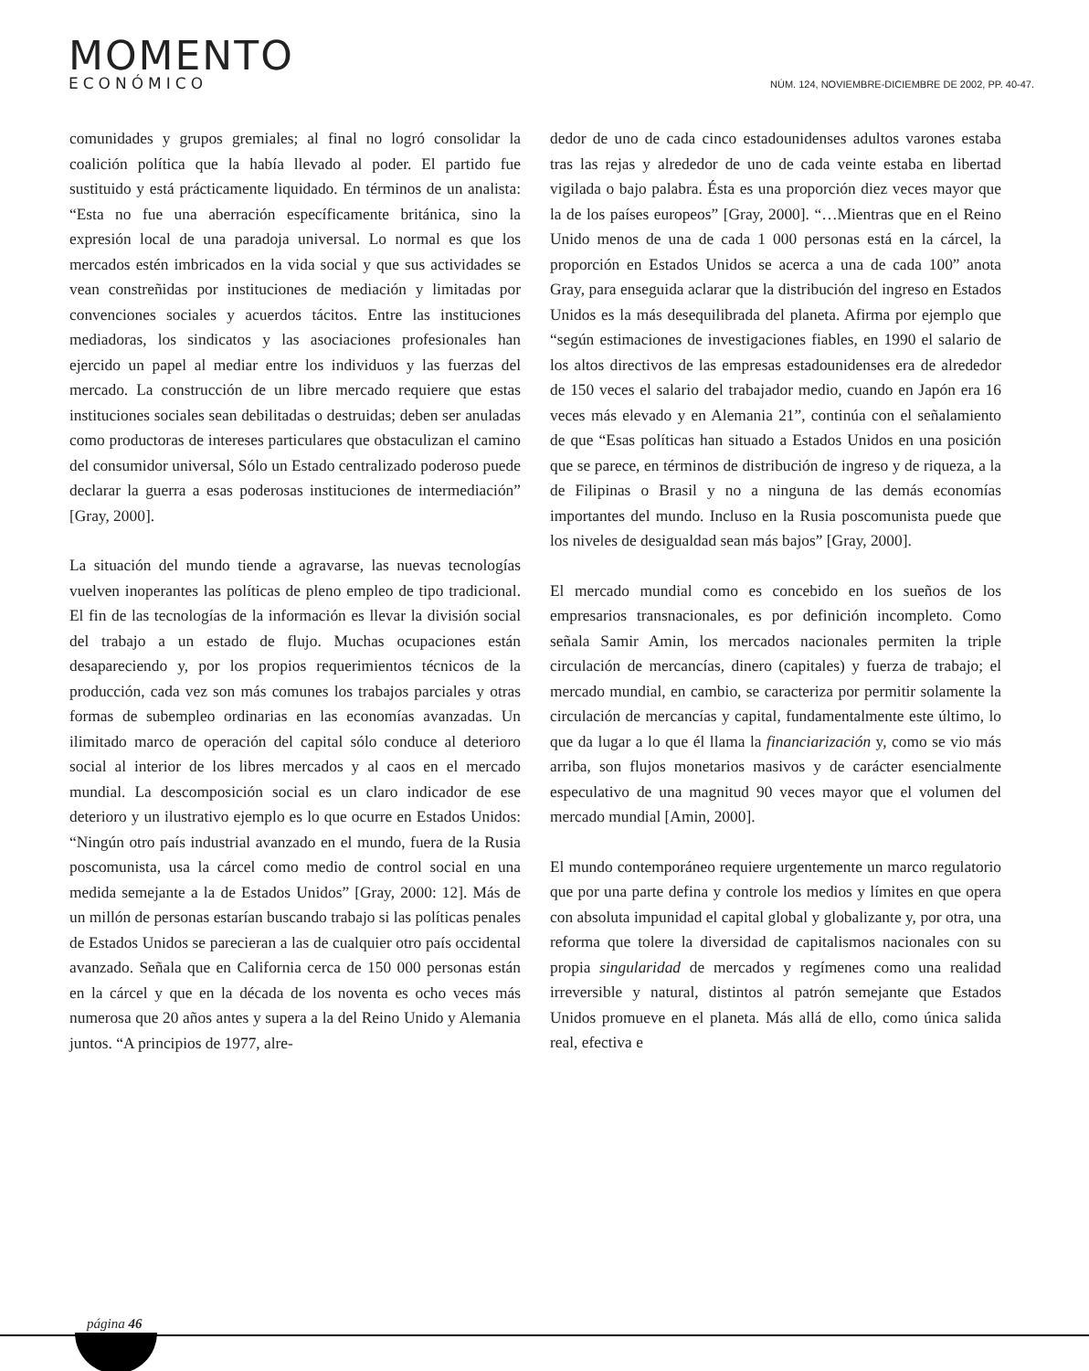MOMENTO
ECONÓMICO
NÚM. 124, NOVIEMBRE-DICIEMBRE DE 2002, PP. 40-47.
comunidades y grupos gremiales; al final no logró consolidar la coalición política que la había llevado al poder. El partido fue sustituido y está prácticamente liquidado. En términos de un analista: “Esta no fue una aberración específicamente británica, sino la expresión local de una paradoja universal. Lo normal es que los mercados estén imbricados en la vida social y que sus actividades se vean constreñidas por instituciones de mediación y limitadas por convenciones sociales y acuerdos tácitos. Entre las instituciones mediadoras, los sindicatos y las asociaciones profesionales han ejercido un papel al mediar entre los individuos y las fuerzas del mercado. La construcción de un libre mercado requiere que estas instituciones sociales sean debilitadas o destruidas; deben ser anuladas como productoras de intereses particulares que obstaculizan el camino del consumidor universal, Sólo un Estado centralizado poderoso puede declarar la guerra a esas poderosas instituciones de intermediación” [Gray, 2000].
La situación del mundo tiende a agravarse, las nuevas tecnologías vuelven inoperantes las políticas de pleno empleo de tipo tradicional. El fin de las tecnologías de la información es llevar la división social del trabajo a un estado de flujo. Muchas ocupaciones están desapareciendo y, por los propios requerimientos técnicos de la producción, cada vez son más comunes los trabajos parciales y otras formas de subempleo ordinarias en las economías avanzadas. Un ilimitado marco de operación del capital sólo conduce al deterioro social al interior de los libres mercados y al caos en el mercado mundial. La descomposición social es un claro indicador de ese deterioro y un ilustrativo ejemplo es lo que ocurre en Estados Unidos: “Ningún otro país industrial avanzado en el mundo, fuera de la Rusia poscomunista, usa la cárcel como medio de control social en una medida semejante a la de Estados Unidos” [Gray, 2000: 12]. Más de un millón de personas estarían buscando trabajo si las políticas penales de Estados Unidos se parecieran a las de cualquier otro país occidental avanzado. Señala que en California cerca de 150 000 personas están en la cárcel y que en la década de los noventa es ocho veces más numerosa que 20 años antes y supera a la del Reino Unido y Alemania juntos. “A principios de 1977, alre-
dedor de uno de cada cinco estadounidenses adultos varones estaba tras las rejas y alrededor de uno de cada veinte estaba en libertad vigilada o bajo palabra. Ésta es una proporción diez veces mayor que la de los países europeos” [Gray, 2000]. “…Mientras que en el Reino Unido menos de una de cada 1 000 personas está en la cárcel, la proporción en Estados Unidos se acerca a una de cada 100” anota Gray, para enseguida aclarar que la distribución del ingreso en Estados Unidos es la más desequilibrada del planeta. Afirma por ejemplo que “según estimaciones de investigaciones fiables, en 1990 el salario de los altos directivos de las empresas estadounidenses era de alrededor de 150 veces el salario del trabajador medio, cuando en Japón era 16 veces más elevado y en Alemania 21”, continúa con el señalamiento de que “Esas políticas han situado a Estados Unidos en una posición que se parece, en términos de distribución de ingreso y de riqueza, a la de Filipinas o Brasil y no a ninguna de las demás economías importantes del mundo. Incluso en la Rusia poscomunista puede que los niveles de desigualdad sean más bajos” [Gray, 2000].
El mercado mundial como es concebido en los sueños de los empresarios transnacionales, es por definición incompleto. Como señala Samir Amin, los mercados nacionales permiten la triple circulación de mercancías, dinero (capitales) y fuerza de trabajo; el mercado mundial, en cambio, se caracteriza por permitir solamente la circulación de mercancías y capital, fundamentalmente este último, lo que da lugar a lo que él llama la financiarización y, como se vio más arriba, son flujos monetarios masivos y de carácter esencialmente especulativo de una magnitud 90 veces mayor que el volumen del mercado mundial [Amin, 2000].
El mundo contemporáneo requiere urgentemente un marco regulatorio que por una parte defina y controle los medios y límites en que opera con absoluta impunidad el capital global y globalizante y, por otra, una reforma que tolere la diversidad de capitalismos nacionales con su propia singularidad de mercados y regímenes como una realidad irreversible y natural, distintos al patrón semejante que Estados Unidos promueve en el planeta. Más allá de ello, como única salida real, efectiva e
página 46